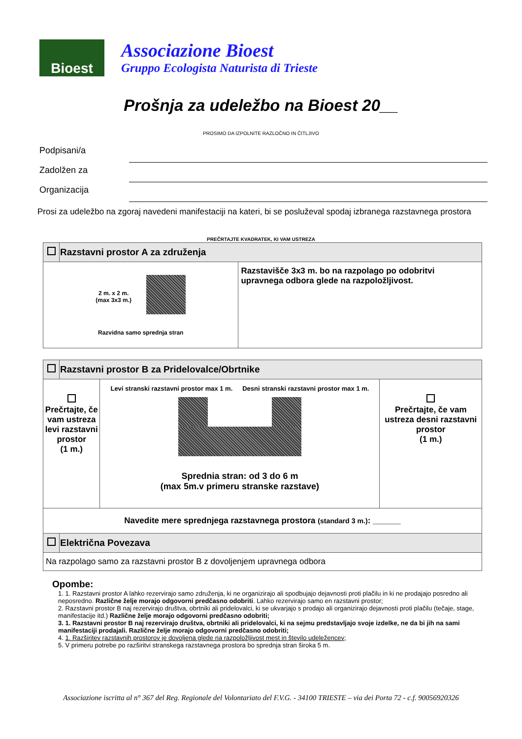Bioest
Associazione Bioest
Gruppo Ecologista Naturista di Trieste
Prošnja za udeležbo na Bioest 20__
PROSIMO DA IZPOLNITE RAZLOČNO IN ČITLJIVO
Podpisani/a
Zadolžen za
Organizacija
Prosi za udeležbo na zgoraj navedeni manifestaciji na kateri, bi se posluževal spodaj izbranega razstavnega prostora
PREČRTAJTE KVADRATEK, KI VAM USTREZA
| | Razstavni prostor A za združenja | |
| 2 m. x 2 m. (max 3x3 m.) Razvidna samo sprednja stran | | Razstavišče 3x3 m. bo na razpolago po odobritvi upravnega odbora glede na razpoložljivost. |
| | Razstavni prostor B za Pridelovalce/Obrtnike | | |
| Prečrtajte, če vam ustreza levi razstavni prostor (1 m.) | | Levi stranski razstavni prostor max 1 m. Desni stranski razstavni prostor max 1 m. Sprednia stran: od 3 do 6 m (max 5m.v primeru stranske razstave) | Prečrtajte, če vam ustreza desni razstavni prostor (1 m.) |
| Navedite mere sprednjega razstavnega prostora (standard 3 m.) : ______ | | | |
| | Električna Povezava | | |
| Na razpolago samo za razstavni prostor B z dovoljenjem upravnega odbora | | | |
Opombe:
1. 1. Razstavni prostor A lahko rezervirajo samo združenja, ki ne organizirajo ali spodbujajo dejavnosti proti plačilu in ki ne prodajajo posredno ali neposredno. Različne želje morajo odgovorni predčasno odobriti. Lahko rezervirajo samo en razstavni prostor;
2. Razstavni prostor B naj rezervirajo društva, obrtniki ali pridelovalci, ki se ukvarjajo s prodajo ali organizirajo dejavnosti proti plačilu (tečaje, stage, manifestacije itd.) Različne želje morajo odgovorni predčasno odobriti;
3. 1. Razstavni prostor B naj rezervirajo društva, obrtniki ali pridelovalci, ki na sejmu predstavljajo svoje izdelke, ne da bi jih na sami manifestaciji prodajali. Različne želje morajo odgovorni predčasno odobriti;
4. 1. Razširitev razstavnih prostorov je dovoljena glede na razpoložljivost mest in število udeležencev;
5. V primeru potrebe po razširitvi stranskega razstavnega prostora bo sprednja stran široka 5 m.
Associazione iscritta al n° 367 del Reg. Regionale del Volontariato del F.V.G. - 34100 TRIESTE – via dei Porta 72 - c.f. 90056920326